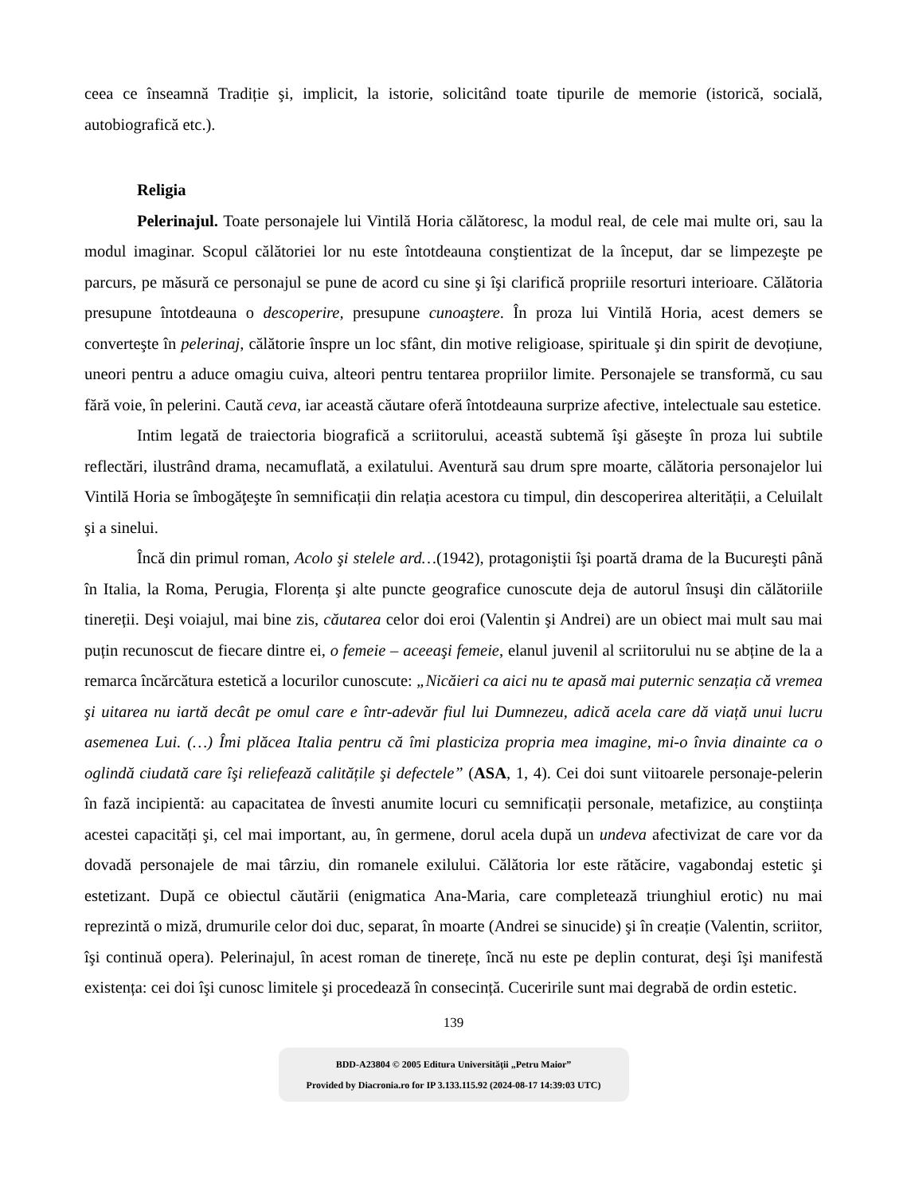ceea ce înseamnă Tradiție şi, implicit, la istorie, solicitând toate tipurile de memorie (istorică, socială, autobiografică etc.).
Religia
Pelerinajul. Toate personajele lui Vintilă Horia călătoresc, la modul real, de cele mai multe ori, sau la modul imaginar. Scopul călătoriei lor nu este întotdeauna conştientizat de la început, dar se limpezeşte pe parcurs, pe măsură ce personajul se pune de acord cu sine şi îşi clarifică propriile resorturi interioare. Călătoria presupune întotdeauna o descoperire, presupune cunoaştere. În proza lui Vintilă Horia, acest demers se converteşte în pelerinaj, călătorie înspre un loc sfânt, din motive religioase, spirituale şi din spirit de devoțiune, uneori pentru a aduce omagiu cuiva, alteori pentru tentarea propriilor limite. Personajele se transformă, cu sau fără voie, în pelerini. Caută ceva, iar această căutare oferă întotdeauna surprize afective, intelectuale sau estetice.
Intim legată de traiectoria biografică a scriitorului, această subtemă îşi găseşte în proza lui subtile reflectări, ilustrând drama, necamuflată, a exilatului. Aventură sau drum spre moarte, călătoria personajelor lui Vintilă Horia se îmbogăţeşte în semnificații din relația acestora cu timpul, din descoperirea alterității, a Celuilalt şi a sinelui.
Încă din primul roman, Acolo şi stelele ard…(1942), protagoniştii îşi poartă drama de la Bucureşti până în Italia, la Roma, Perugia, Florența şi alte puncte geografice cunoscute deja de autorul însuşi din călătoriile tinereții. Deşi voiajul, mai bine zis, căutarea celor doi eroi (Valentin şi Andrei) are un obiect mai mult sau mai puțin recunoscut de fiecare dintre ei, o femeie – aceeaşi femeie, elanul juvenil al scriitorului nu se abține de la a remarca încărcătura estetică a locurilor cunoscute: „Nicăieri ca aici nu te apasă mai puternic senzația că vremea şi uitarea nu iartă decât pe omul care e într-adevăr fiul lui Dumnezeu, adică acela care dă viață unui lucru asemenea Lui. (…) Îmi plăcea Italia pentru că îmi plasticiza propria mea imagine, mi-o învia dinainte ca o oglindă ciudată care îşi reliefează calitățile şi defectele” (ASA, 1, 4). Cei doi sunt viitoarele personaje-pelerin în fază incipientă: au capacitatea de învesti anumite locuri cu semnificații personale, metafizice, au conştiința acestei capacități şi, cel mai important, au, în germene, dorul acela după un undeva afectivizat de care vor da dovadă personajele de mai târziu, din romanele exilului. Călătoria lor este rătăcire, vagabondaj estetic şi estetizant. După ce obiectul căutării (enigmatica Ana-Maria, care completează triunghiul erotic) nu mai reprezintă o miză, drumurile celor doi duc, separat, în moarte (Andrei se sinucide) şi în creație (Valentin, scriitor, îşi continuă opera). Pelerinajul, în acest roman de tinerețe, încă nu este pe deplin conturat, deşi îşi manifestă existența: cei doi îşi cunosc limitele şi procedează în consecință. Cuceririle sunt mai degrabă de ordin estetic.
139
BDD-A23804 © 2005 Editura Universităţii „Petru Maior”
Provided by Diacronia.ro for IP 3.133.115.92 (2024-08-17 14:39:03 UTC)